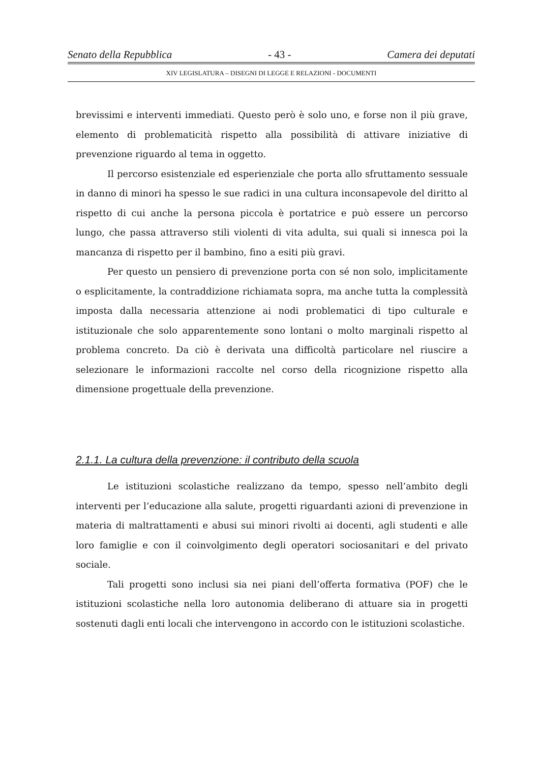Senato della Repubblica - 43 - Camera dei deputati
XIV LEGISLATURA – DISEGNI DI LEGGE E RELAZIONI - DOCUMENTI
brevissimi e interventi immediati. Questo però è solo uno, e forse non il più grave, elemento di problematicità rispetto alla possibilità di attivare iniziative di prevenzione riguardo al tema in oggetto.
Il percorso esistenziale ed esperienziale che porta allo sfruttamento sessuale in danno di minori ha spesso le sue radici in una cultura inconsapevole del diritto al rispetto di cui anche la persona piccola è portatrice e può essere un percorso lungo, che passa attraverso stili violenti di vita adulta, sui quali si innesca poi la mancanza di rispetto per il bambino, fino a esiti più gravi.
Per questo un pensiero di prevenzione porta con sé non solo, implicitamente o esplicitamente, la contraddizione richiamata sopra, ma anche tutta la complessità imposta dalla necessaria attenzione ai nodi problematici di tipo culturale e istituzionale che solo apparentemente sono lontani o molto marginali rispetto al problema concreto. Da ciò è derivata una difficoltà particolare nel riuscire a selezionare le informazioni raccolte nel corso della ricognizione rispetto alla dimensione progettuale della prevenzione.
2.1.1. La cultura della prevenzione: il contributo della scuola
Le istituzioni scolastiche realizzano da tempo, spesso nell’ambito degli interventi per l’educazione alla salute, progetti riguardanti azioni di prevenzione in materia di maltrattamenti e abusi sui minori rivolti ai docenti, agli studenti e alle loro famiglie e con il coinvolgimento degli operatori sociosanitari e del privato sociale.
Tali progetti sono inclusi sia nei piani dell’offerta formativa (POF) che le istituzioni scolastiche nella loro autonomia deliberano di attuare sia in progetti sostenuti dagli enti locali che intervengono in accordo con le istituzioni scolastiche.